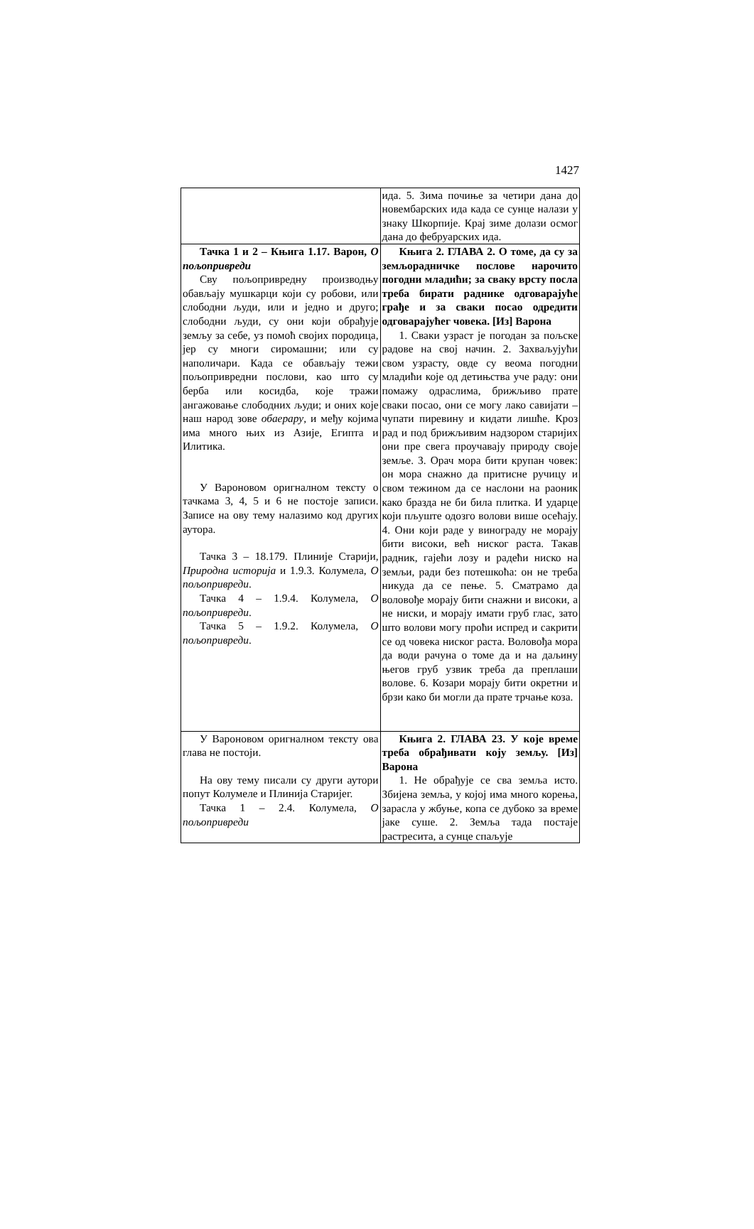1427
| | ида. 5. Зима почиње за четири дана до новембарских ида када се сунце налази у знаку Шкорпије. Крај зиме долази осмог дана до фебруарских ида. |
| Тачка 1 и 2 – Књига 1.17. Варон, О пољопривреди Сву пољопривредну производњу обављају мушкарци који су робови, или слободни људи, или и једно и друго; слободни људи, су они који обрађује земљу за себе, уз помоћ својих породица, јер су многи сиромашни; или су наполичари. Када се обављају тежи пољопривредни послови, као што су берба или косидба, које тражи ангажовање слободних људи; и оних које наш народ зове обаерару , и међу којима има много њих из Азије, Египта и Илитика. У Вароновом оригналном тексту о тачкама 3, 4, 5 и 6 не постоје записи. Записе на ову тему налазимо код других аутора. Тачка 3 – 18.179. Плиније Старији, Природна историја и 1.9.3. Колумела, О пољопривреди . Тачка 4 – 1.9.4. Колумела, О пољопривреди . Тачка 5 – 1.9.2. Колумела, О пољопривреди . | Књига 2. ГЛАВА 2. О томе, да су за земљорадничке послове нарочито погодни младићи; за сваку врсту посла треба бирати раднике одговарајуће грађе и за сваки посао одредити одговарајућег човека. [Из] Варона 1. Сваки узраст је погодан за пољске радове на свој начин. 2. Захваљујући свом узрасту, овде су веома погодни младићи које од детињства уче раду: они помажу одраслима, брижљиво прате сваки посао, они се могу лако савијати – чупати пиревину и кидати лишће. Кроз рад и под брижљивим надзором старијих они пре свега проучавају природу своје земље. 3. Орач мора бити крупан човек: он мора снажно да притисне ручицу и свом тежином да се наслони на раоник како бразда не би била плитка. И ударце који пљуште одозго волови више осећају. 4. Они који раде у винограду не морају бити високи, већ ниског раста. Такав радник, гајећи лозу и радећи ниско на земљи, ради без потешкоћа: он не треба никуда да се пење. 5. Сматрамо да воловође морају бити снажни и високи, а не ниски, и морају имати груб глас, зато што волови могу проћи испред и сакрити се од човека ниског раста. Воловођа мора да води рачуна о томе да и на даљину његов груб узвик треба да преплаши волове. 6. Козари морају бити окретни и брзи како би могли да прате трчање коза. |
| У Вароновом оригналном тексту ова глава не постоји. На ову тему писали су други аутори попут Колумеле и Плинија Старијег. Тачка 1 – 2.4. Колумела, О пољопривреди | Књига 2. ГЛАВА 23. У које време треба обрађивати коју земљу. [Из] Варона 1. Не обрађује се сва земља исто. Збијена земља, у којој има много корења, зарасла у жбуње, копа се дубоко за време јаке суше. 2. Земља тада постаје растресита, а сунце спаљује |